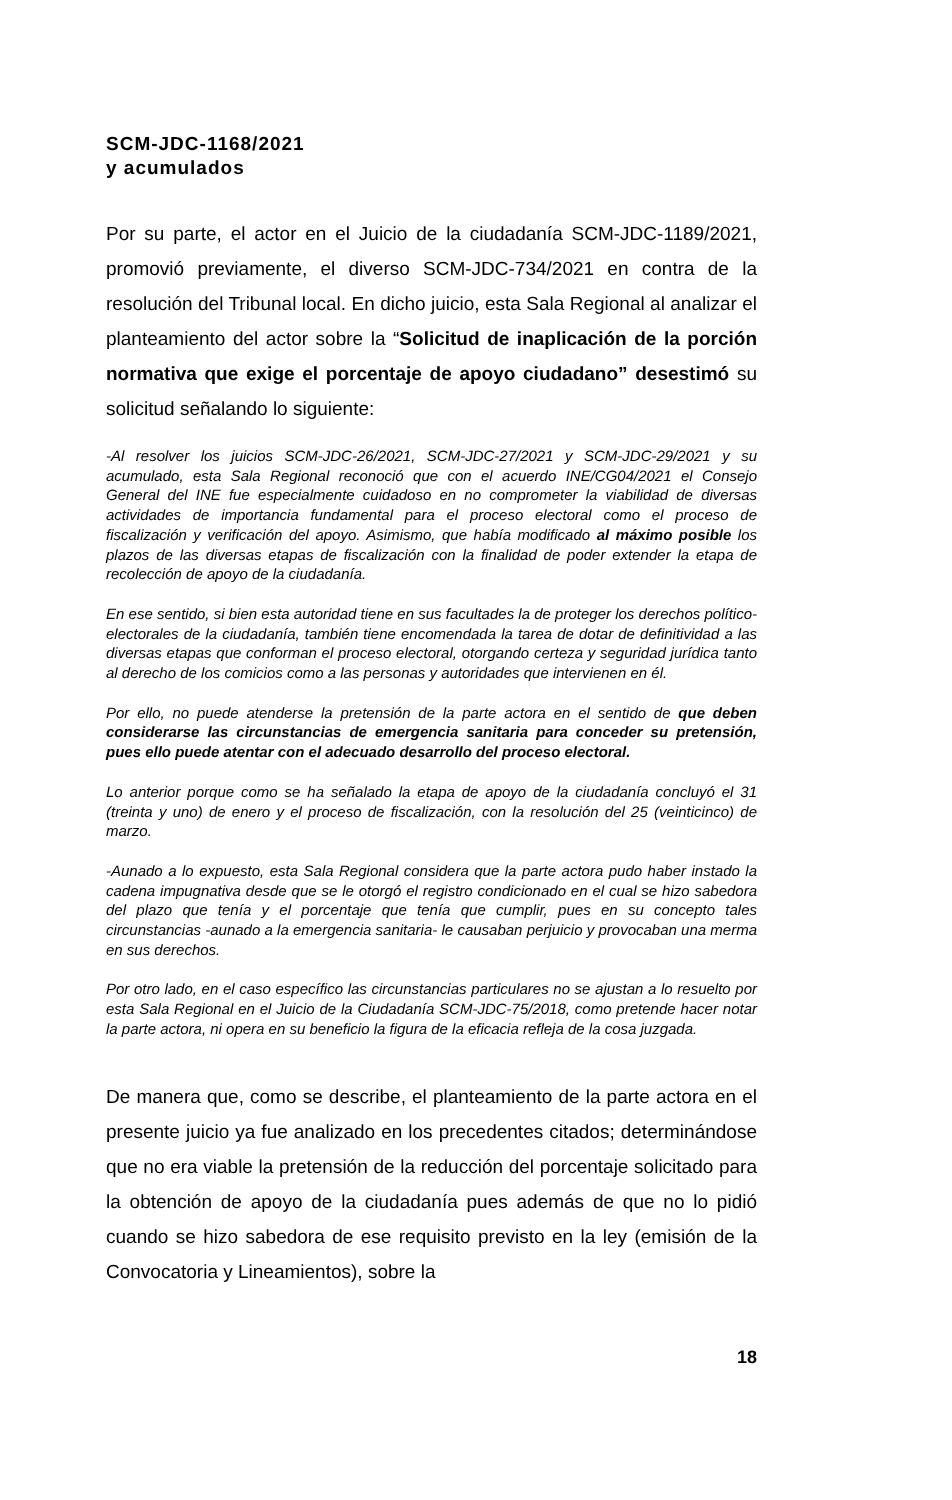SCM-JDC-1168/2021
y acumulados
Por su parte, el actor en el Juicio de la ciudadanía SCM-JDC-1189/2021, promovió previamente, el diverso SCM-JDC-734/2021 en contra de la resolución del Tribunal local. En dicho juicio, esta Sala Regional al analizar el planteamiento del actor sobre la “Solicitud de inaplicación de la porción normativa que exige el porcentaje de apoyo ciudadano” desestimó su solicitud señalando lo siguiente:
-Al resolver los juicios SCM-JDC-26/2021, SCM-JDC-27/2021 y SCM-JDC-29/2021 y su acumulado, esta Sala Regional reconoció que con el acuerdo INE/CG04/2021 el Consejo General del INE fue especialmente cuidadoso en no comprometer la viabilidad de diversas actividades de importancia fundamental para el proceso electoral como el proceso de fiscalización y verificación del apoyo. Asimismo, que había modificado al máximo posible los plazos de las diversas etapas de fiscalización con la finalidad de poder extender la etapa de recolección de apoyo de la ciudadanía.
En ese sentido, si bien esta autoridad tiene en sus facultades la de proteger los derechos político-electorales de la ciudadanía, también tiene encomendada la tarea de dotar de definitividad a las diversas etapas que conforman el proceso electoral, otorgando certeza y seguridad jurídica tanto al derecho de los comicios como a las personas y autoridades que intervienen en él.
Por ello, no puede atenderse la pretensión de la parte actora en el sentido de que deben considerarse las circunstancias de emergencia sanitaria para conceder su pretensión, pues ello puede atentar con el adecuado desarrollo del proceso electoral.
Lo anterior porque como se ha señalado la etapa de apoyo de la ciudadanía concluyó el 31 (treinta y uno) de enero y el proceso de fiscalización, con la resolución del 25 (veinticinco) de marzo.
-Aunado a lo expuesto, esta Sala Regional considera que la parte actora pudo haber instado la cadena impugnativa desde que se le otorgó el registro condicionado en el cual se hizo sabedora del plazo que tenía y el porcentaje que tenía que cumplir, pues en su concepto tales circunstancias -aunado a la emergencia sanitaria- le causaban perjuicio y provocaban una merma en sus derechos.
Por otro lado, en el caso específico las circunstancias particulares no se ajustan a lo resuelto por esta Sala Regional en el Juicio de la Ciudadanía SCM-JDC-75/2018, como pretende hacer notar la parte actora, ni opera en su beneficio la figura de la eficacia refleja de la cosa juzgada.
De manera que, como se describe, el planteamiento de la parte actora en el presente juicio ya fue analizado en los precedentes citados; determinándose que no era viable la pretensión de la reducción del porcentaje solicitado para la obtención de apoyo de la ciudadanía pues además de que no lo pidió cuando se hizo sabedora de ese requisito previsto en la ley (emisión de la Convocatoria y Lineamientos), sobre la
18